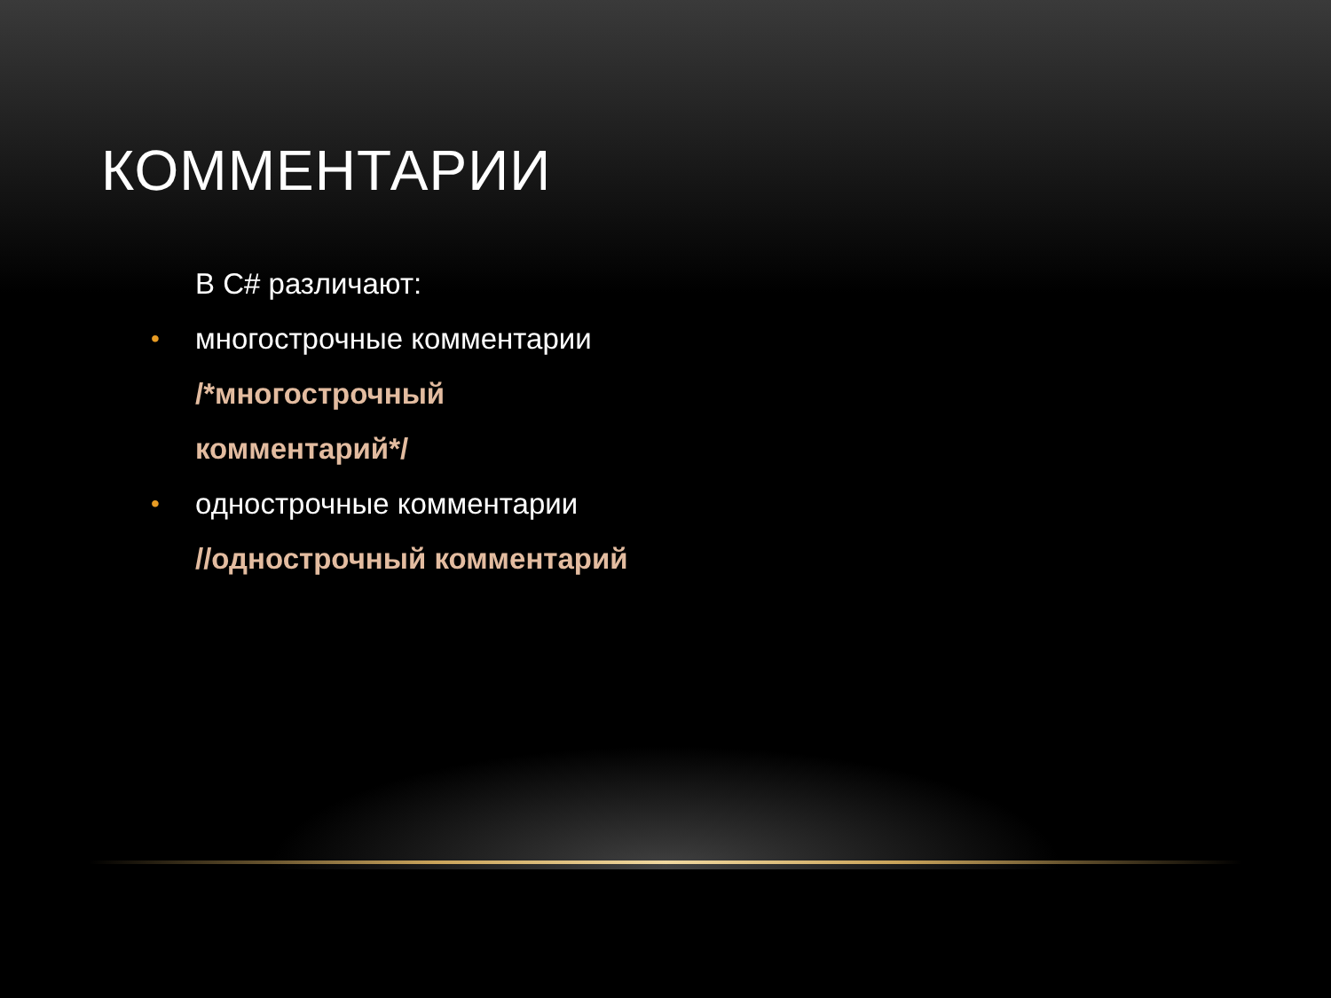КОММЕНТАРИИ
В C# различают:
• многострочные комментарии
/*многострочный
комментарий*/
• однострочные комментарии
//однострочный комментарий